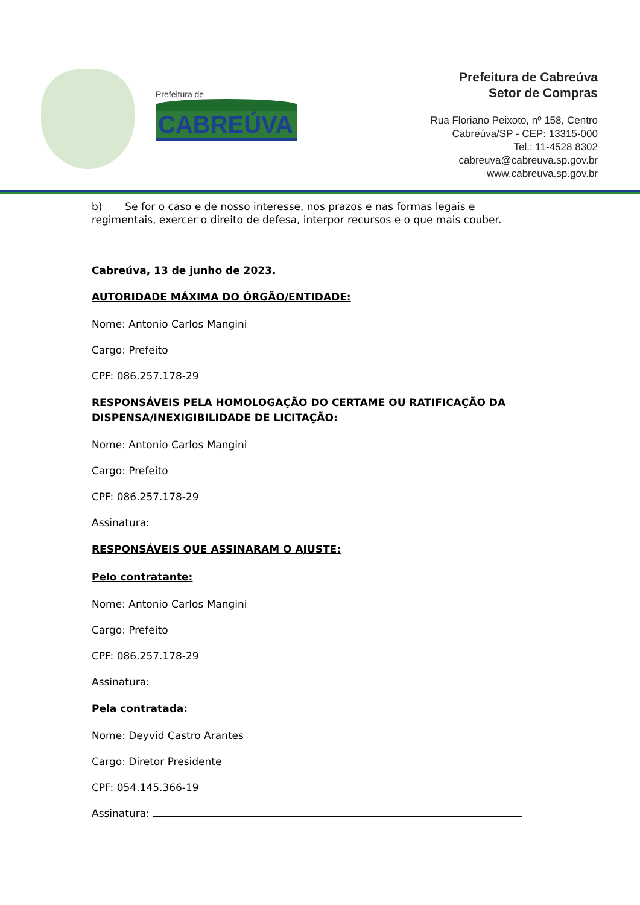Prefeitura de
CABREÚVA
Prefeitura de Cabreúva
Setor de Compras
Rua Floriano Peixoto, nº 158, Centro
Cabreúva/SP - CEP: 13315-000
Tel.: 11-4528 8302
cabreuva@cabreuva.sp.gov.br
www.cabreuva.sp.gov.br
b) Se for o caso e de nosso interesse, nos prazos e nas formas legais e regimentais, exercer o direito de defesa, interpor recursos e o que mais couber.
Cabreúva, 13 de junho de 2023.
AUTORIDADE MÁXIMA DO ÓRGÃO/ENTIDADE:
Nome: Antonio Carlos Mangini
Cargo: Prefeito
CPF: 086.257.178-29
RESPONSÁVEIS PELA HOMOLOGAÇÃO DO CERTAME OU RATIFICAÇÃO DA DISPENSA/INEXIGIBILIDADE DE LICITAÇÃO:
Nome: Antonio Carlos Mangini
Cargo: Prefeito
CPF: 086.257.178-29
Assinatura:
RESPONSÁVEIS QUE ASSINARAM O AJUSTE:
Pelo contratante:
Nome: Antonio Carlos Mangini
Cargo: Prefeito
CPF: 086.257.178-29
Assinatura:
Pela contratada:
Nome: Deyvid Castro Arantes
Cargo: Diretor Presidente
CPF: 054.145.366-19
Assinatura: